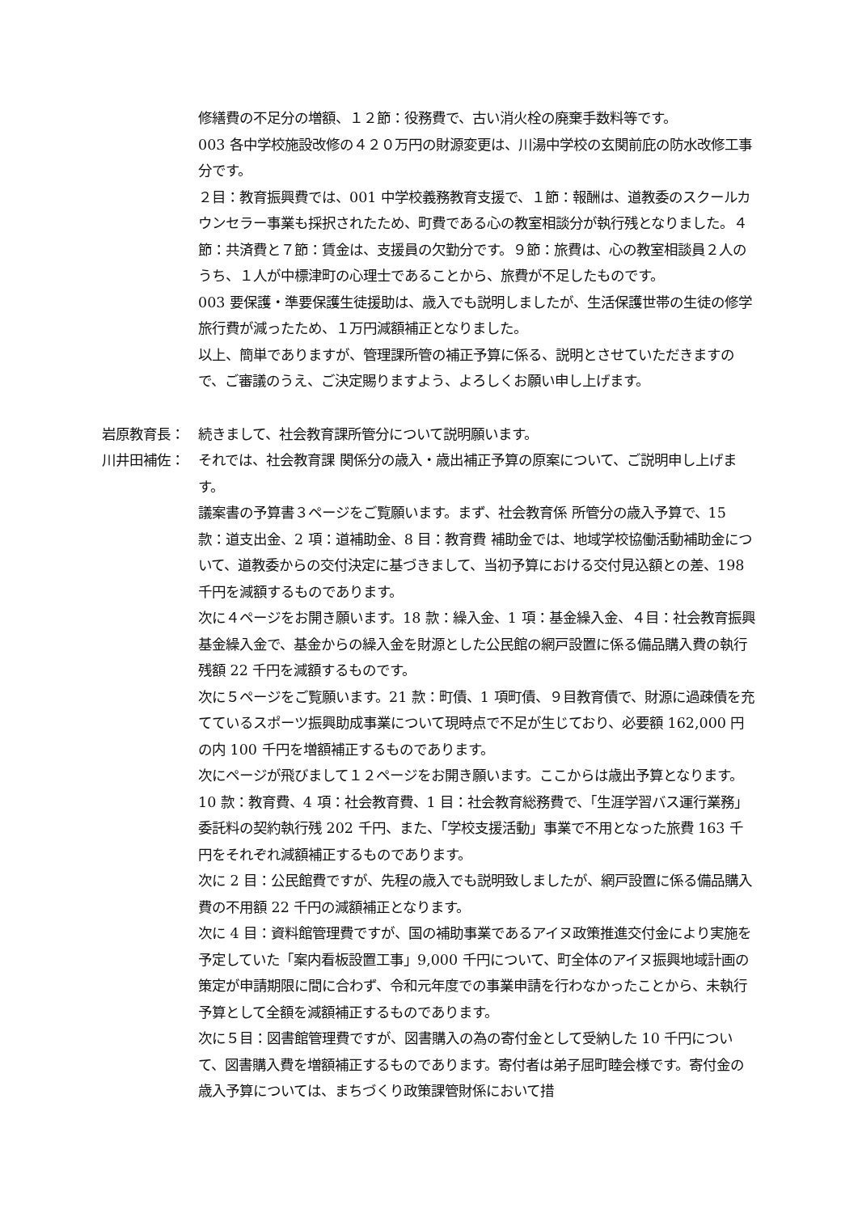修繕費の不足分の増額、１２節：役務費で、古い消火栓の廃棄手数料等です。
003 各中学校施設改修の４２０万円の財源変更は、川湯中学校の玄関前庇の防水改修工事分です。
２目：教育振興費では、001 中学校義務教育支援で、１節：報酬は、道教委のスクールカウンセラー事業も採択されたため、町費である心の教室相談分が執行残となりました。４節：共済費と７節：賃金は、支援員の欠勤分です。９節：旅費は、心の教室相談員２人のうち、１人が中標津町の心理士であることから、旅費が不足したものです。
003 要保護・準要保護生徒援助は、歳入でも説明しましたが、生活保護世帯の生徒の修学旅行費が減ったため、１万円減額補正となりました。
以上、簡単でありますが、管理課所管の補正予算に係る、説明とさせていただきますので、ご審議のうえ、ご決定賜りますよう、よろしくお願い申し上げます。
岩原教育長： 続きまして、社会教育課所管分について説明願います。
川井田補佐： それでは、社会教育課 関係分の歳入・歳出補正予算の原案について、ご説明申し上げます。
議案書の予算書３ページをご覧願います。まず、社会教育係 所管分の歳入予算で、15 款：道支出金、2 項：道補助金、8 目：教育費 補助金では、地域学校協働活動補助金について、道教委からの交付決定に基づきまして、当初予算における交付見込額との差、198 千円を減額するものであります。
次に４ページをお開き願います。18 款：繰入金、1 項：基金繰入金、４目：社会教育振興基金繰入金で、基金からの繰入金を財源とした公民館の網戸設置に係る備品購入費の執行残額 22 千円を減額するものです。
次に５ページをご覧願います。21 款：町債、1 項町債、９目教育債で、財源に過疎債を充てているスポーツ振興助成事業について現時点で不足が生じており、必要額 162,000 円の内 100 千円を増額補正するものであります。
次にページが飛びまして１２ページをお開き願います。ここからは歳出予算となります。10 款：教育費、4 項：社会教育費、1 目：社会教育総務費で、「生涯学習バス運行業務」委託料の契約執行残 202 千円、また、「学校支援活動」事業で不用となった旅費 163 千円をそれぞれ減額補正するものであります。
次に 2 目：公民館費ですが、先程の歳入でも説明致しましたが、網戸設置に係る備品購入費の不用額 22 千円の減額補正となります。
次に 4 目：資料館管理費ですが、国の補助事業であるアイヌ政策推進交付金により実施を予定していた「案内看板設置工事」9,000 千円について、町全体のアイヌ振興地域計画の策定が申請期限に間に合わず、令和元年度での事業申請を行わなかったことから、未執行予算として全額を減額補正するものであります。
次に５目：図書館管理費ですが、図書購入の為の寄付金として受納した 10 千円について、図書購入費を増額補正するものであります。寄付者は弟子屈町睦会様です。寄付金の歳入予算については、まちづくり政策課管財係において措